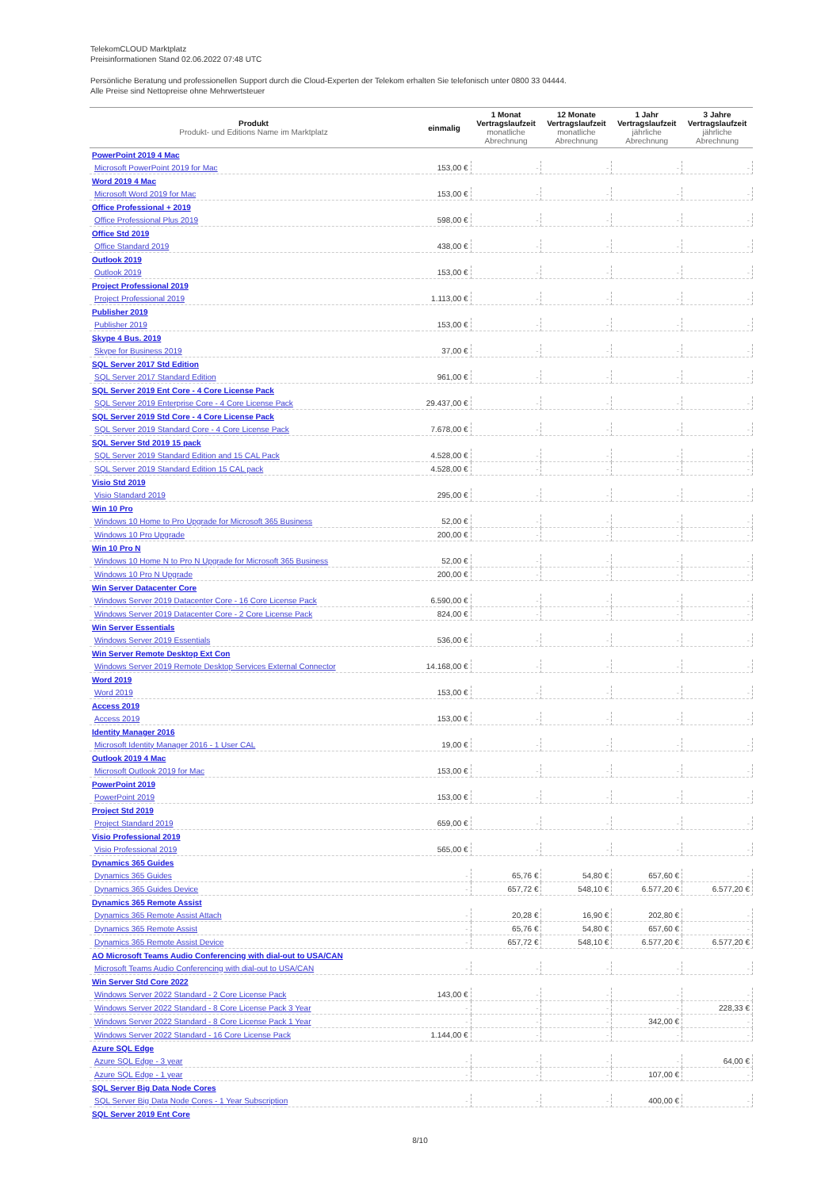TelekomCLOUD Marktplatz
Preisinformationen Stand 02.06.2022 07:48 UTC
Persönliche Beratung und professionellen Support durch die Cloud-Experten der Telekom erhalten Sie telefonisch unter 0800 33 04444.
Alle Preise sind Nettopreise ohne Mehrwertsteuer
| Produkt Produkt- und Editions Name im Marktplatz | einmalig | 1 Monat Vertragslaufzeit monatliche Abrechnung | 12 Monate Vertragslaufzeit monatliche Abrechnung | 1 Jahr Vertragslaufzeit jährliche Abrechnung | 3 Jahre Vertragslaufzeit jährliche Abrechnung |
| --- | --- | --- | --- | --- | --- |
| PowerPoint 2019 4 Mac | | | | | |
| Microsoft PowerPoint 2019 for Mac | 153,00 € | - | - | - | - |
| Word 2019 4 Mac | | | | | |
| Microsoft Word 2019 for Mac | 153,00 € | - | - | - | - |
| Office Professional + 2019 | | | | | |
| Office Professional Plus 2019 | 598,00 € | - | - | - | - |
| Office Std 2019 | | | | | |
| Office Standard 2019 | 438,00 € | - | - | - | - |
| Outlook 2019 | | | | | |
| Outlook 2019 | 153,00 € | - | - | - | - |
| Project Professional 2019 | | | | | |
| Project Professional 2019 | 1.113,00 € | - | - | - | - |
| Publisher 2019 | | | | | |
| Publisher 2019 | 153,00 € | - | - | - | - |
| Skype 4 Bus. 2019 | | | | | |
| Skype for Business 2019 | 37,00 € | - | - | - | - |
| SQL Server 2017 Std Edition | | | | | |
| SQL Server 2017 Standard Edition | 961,00 € | - | - | - | - |
| SQL Server 2019 Ent Core - 4 Core License Pack | | | | | |
| SQL Server 2019 Enterprise Core - 4 Core License Pack | 29.437,00 € | - | - | - | - |
| SQL Server 2019 Std Core - 4 Core License Pack | | | | | |
| SQL Server 2019 Standard Core - 4 Core License Pack | 7.678,00 € | - | - | - | - |
| SQL Server Std 2019 15 pack | | | | | |
| SQL Server 2019 Standard Edition and 15 CAL Pack | 4.528,00 € | - | - | - | - |
| SQL Server 2019 Standard Edition 15 CAL pack | 4.528,00 € | - | - | - | - |
| Visio Std 2019 | | | | | |
| Visio Standard 2019 | 295,00 € | - | - | - | - |
| Win 10 Pro | | | | | |
| Windows 10 Home to Pro Upgrade for Microsoft 365 Business | 52,00 € | - | - | - | - |
| Windows 10 Pro Upgrade | 200,00 € | - | - | - | - |
| Win 10 Pro N | | | | | |
| Windows 10 Home N to Pro N Upgrade for Microsoft 365 Business | 52,00 € | - | - | - | - |
| Windows 10 Pro N Upgrade | 200,00 € | - | - | - | - |
| Win Server Datacenter Core | | | | | |
| Windows Server 2019 Datacenter Core - 16 Core License Pack | 6.590,00 € | - | - | - | - |
| Windows Server 2019 Datacenter Core - 2 Core License Pack | 824,00 € | - | - | - | - |
| Win Server Essentials | | | | | |
| Windows Server 2019 Essentials | 536,00 € | - | - | - | - |
| Win Server Remote Desktop Ext Con | | | | | |
| Windows Server 2019 Remote Desktop Services External Connector | 14.168,00 € | - | - | - | - |
| Word 2019 | | | | | |
| Word 2019 | 153,00 € | - | - | - | - |
| Access 2019 | | | | | |
| Access 2019 | 153,00 € | - | - | - | - |
| Identity Manager 2016 | | | | | |
| Microsoft Identity Manager 2016 - 1 User CAL | 19,00 € | - | - | - | - |
| Outlook 2019 4 Mac | | | | | |
| Microsoft Outlook 2019 for Mac | 153,00 € | - | - | - | - |
| PowerPoint 2019 | | | | | |
| PowerPoint 2019 | 153,00 € | - | - | - | - |
| Project Std 2019 | | | | | |
| Project Standard 2019 | 659,00 € | - | - | - | - |
| Visio Professional 2019 | | | | | |
| Visio Professional 2019 | 565,00 € | - | - | - | - |
| Dynamics 365 Guides | | | | | |
| Dynamics 365 Guides | - | 65,76 € | 54,80 € | 657,60 € | - |
| Dynamics 365 Guides Device | - | 657,72 € | 548,10 € | 6.577,20 € | 6.577,20 € |
| Dynamics 365 Remote Assist | | | | | |
| Dynamics 365 Remote Assist Attach | - | 20,28 € | 16,90 € | 202,80 € | - |
| Dynamics 365 Remote Assist | - | 65,76 € | 54,80 € | 657,60 € | - |
| Dynamics 365 Remote Assist Device | - | 657,72 € | 548,10 € | 6.577,20 € | 6.577,20 € |
| AO Microsoft Teams Audio Conferencing with dial-out to USA/CAN | | | | | |
| Microsoft Teams Audio Conferencing with dial-out to USA/CAN | - | - | - | - | - |
| Win Server Std Core 2022 | | | | | |
| Windows Server 2022 Standard - 2 Core License Pack | 143,00 € | - | - | - | - |
| Windows Server 2022 Standard - 8 Core License Pack 3 Year | - | - | - | - | 228,33 € |
| Windows Server 2022 Standard - 8 Core License Pack 1 Year | - | - | - | 342,00 € | - |
| Windows Server 2022 Standard - 16 Core License Pack | 1.144,00 € | - | - | - | - |
| Azure SQL Edge | | | | | |
| Azure SQL Edge - 3 year | - | - | - | - | 64,00 € |
| Azure SQL Edge - 1 year | - | - | - | 107,00 € | - |
| SQL Server Big Data Node Cores | | | | | |
| SQL Server Big Data Node Cores - 1 Year Subscription | - | - | - | 400,00 € | - |
| SQL Server 2019 Ent Core | | | | | |
8/10